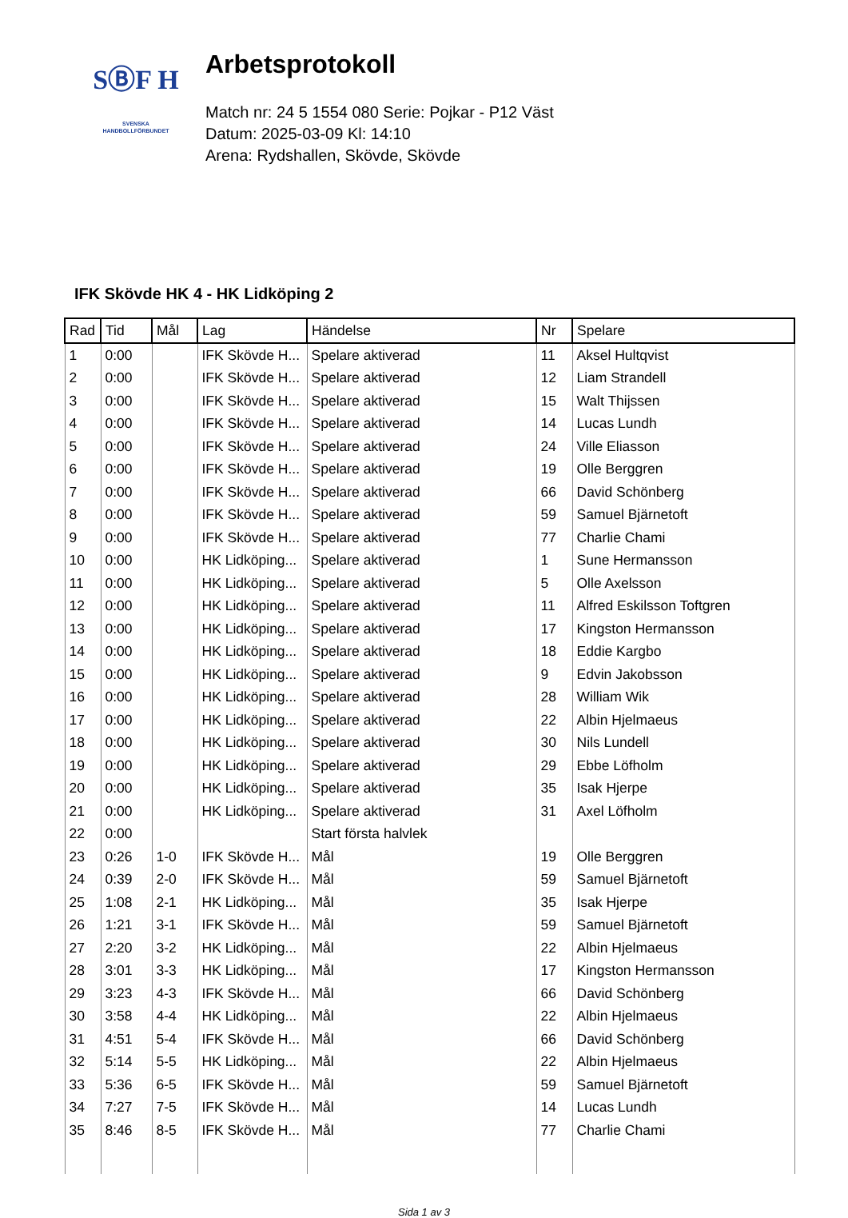SⒷF H
SVENSKA
HANDBOLLFÖRBUNDET
Arbetsprotokoll
Match nr: 24 5 1554 080 Serie: Pojkar - P12 Väst
Datum: 2025-03-09 Kl: 14:10
Arena: Rydshallen, Skövde, Skövde
IFK Skövde HK 4 - HK Lidköping 2
| Rad | Tid | Mål | Lag | Händelse | Nr | Spelare |
| --- | --- | --- | --- | --- | --- | --- |
| 1 | 0:00 | | IFK Skövde H... | Spelare aktiverad | 11 | Aksel Hultqvist |
| 2 | 0:00 | | IFK Skövde H... | Spelare aktiverad | 12 | Liam Strandell |
| 3 | 0:00 | | IFK Skövde H... | Spelare aktiverad | 15 | Walt Thijssen |
| 4 | 0:00 | | IFK Skövde H... | Spelare aktiverad | 14 | Lucas Lundh |
| 5 | 0:00 | | IFK Skövde H... | Spelare aktiverad | 24 | Ville Eliasson |
| 6 | 0:00 | | IFK Skövde H... | Spelare aktiverad | 19 | Olle Berggren |
| 7 | 0:00 | | IFK Skövde H... | Spelare aktiverad | 66 | David Schönberg |
| 8 | 0:00 | | IFK Skövde H... | Spelare aktiverad | 59 | Samuel Bjärnetoft |
| 9 | 0:00 | | IFK Skövde H... | Spelare aktiverad | 77 | Charlie Chami |
| 10 | 0:00 | | HK Lidköping... | Spelare aktiverad | 1 | Sune Hermansson |
| 11 | 0:00 | | HK Lidköping... | Spelare aktiverad | 5 | Olle Axelsson |
| 12 | 0:00 | | HK Lidköping... | Spelare aktiverad | 11 | Alfred Eskilsson Toftgren |
| 13 | 0:00 | | HK Lidköping... | Spelare aktiverad | 17 | Kingston Hermansson |
| 14 | 0:00 | | HK Lidköping... | Spelare aktiverad | 18 | Eddie Kargbo |
| 15 | 0:00 | | HK Lidköping... | Spelare aktiverad | 9 | Edvin Jakobsson |
| 16 | 0:00 | | HK Lidköping... | Spelare aktiverad | 28 | William Wik |
| 17 | 0:00 | | HK Lidköping... | Spelare aktiverad | 22 | Albin Hjelmaeus |
| 18 | 0:00 | | HK Lidköping... | Spelare aktiverad | 30 | Nils Lundell |
| 19 | 0:00 | | HK Lidköping... | Spelare aktiverad | 29 | Ebbe Löfholm |
| 20 | 0:00 | | HK Lidköping... | Spelare aktiverad | 35 | Isak Hjerpe |
| 21 | 0:00 | | HK Lidköping... | Spelare aktiverad | 31 | Axel Löfholm |
| 22 | 0:00 | | | Start första halvlek | | |
| 23 | 0:26 | 1-0 | IFK Skövde H... | Mål | 19 | Olle Berggren |
| 24 | 0:39 | 2-0 | IFK Skövde H... | Mål | 59 | Samuel Bjärnetoft |
| 25 | 1:08 | 2-1 | HK Lidköping... | Mål | 35 | Isak Hjerpe |
| 26 | 1:21 | 3-1 | IFK Skövde H... | Mål | 59 | Samuel Bjärnetoft |
| 27 | 2:20 | 3-2 | HK Lidköping... | Mål | 22 | Albin Hjelmaeus |
| 28 | 3:01 | 3-3 | HK Lidköping... | Mål | 17 | Kingston Hermansson |
| 29 | 3:23 | 4-3 | IFK Skövde H... | Mål | 66 | David Schönberg |
| 30 | 3:58 | 4-4 | HK Lidköping... | Mål | 22 | Albin Hjelmaeus |
| 31 | 4:51 | 5-4 | IFK Skövde H... | Mål | 66 | David Schönberg |
| 32 | 5:14 | 5-5 | HK Lidköping... | Mål | 22 | Albin Hjelmaeus |
| 33 | 5:36 | 6-5 | IFK Skövde H... | Mål | 59 | Samuel Bjärnetoft |
| 34 | 7:27 | 7-5 | IFK Skövde H... | Mål | 14 | Lucas Lundh |
| 35 | 8:46 | 8-5 | IFK Skövde H... | Mål | 77 | Charlie Chami |
Sida 1 av 3